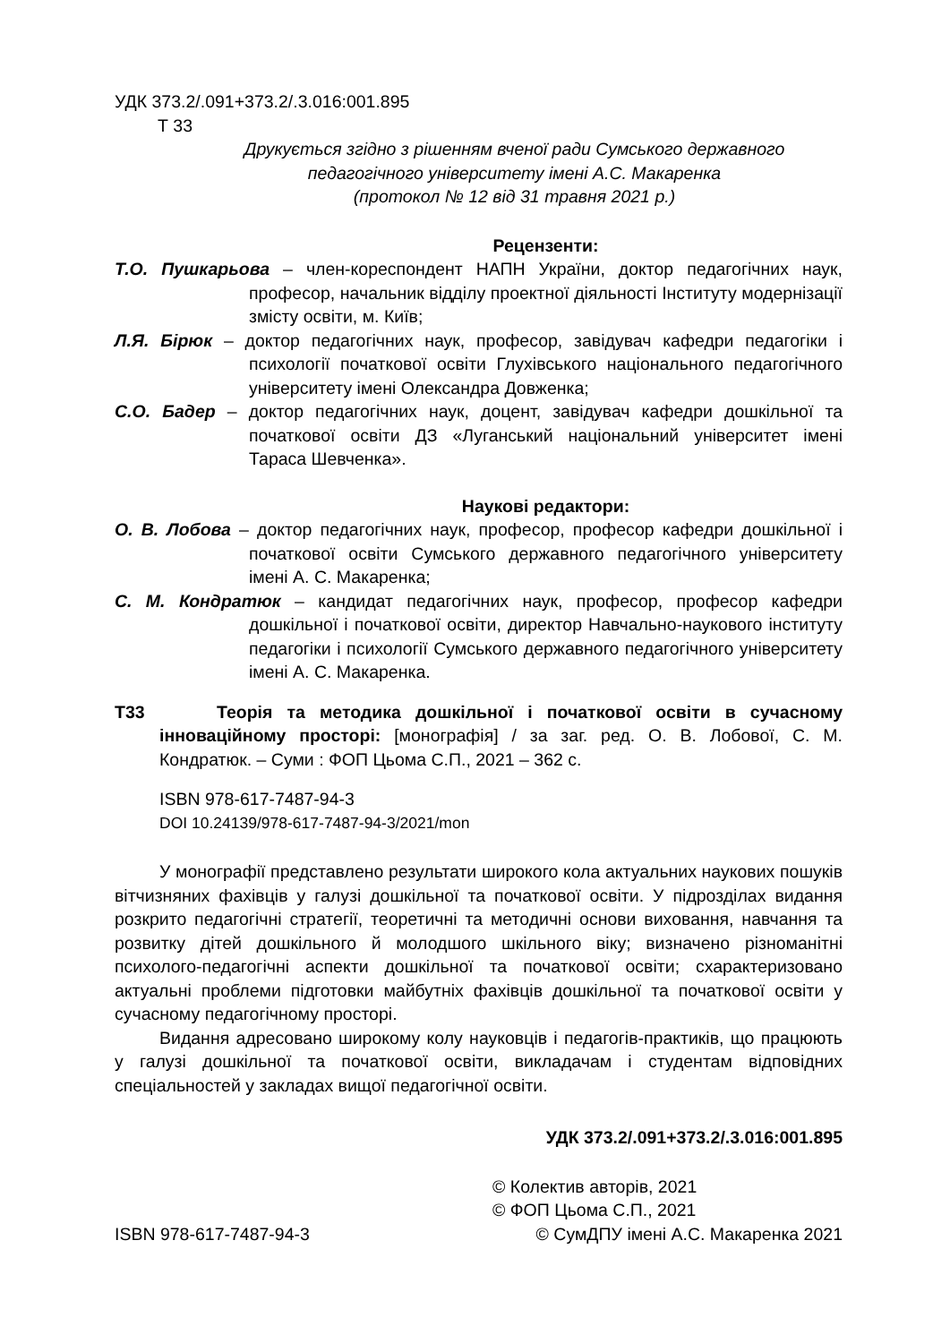УДК 373.2/.091+373.2/.3.016:001.895
Т 33
Друкується згідно з рішенням вченої ради Сумського державного
педагогічного університету імені А.С. Макаренка
(протокол № 12 від 31 травня 2021 р.)
Рецензенти:
Т.О. Пушкарьова – член-кореспондент НАПН України, доктор педагогічних наук, професор, начальник відділу проектної діяльності Інституту модернізації змісту освіти, м. Київ;
Л.Я. Бірюк – доктор педагогічних наук, професор, завідувач кафедри педагогіки і психології початкової освіти Глухівського національного педагогічного університету імені Олександра Довженка;
С.О. Бадер – доктор педагогічних наук, доцент, завідувач кафедри дошкільної та початкової освіти ДЗ «Луганський національний університет імені Тараса Шевченка».
Наукові редактори:
О. В. Лобова – доктор педагогічних наук, професор, професор кафедри дошкільної і початкової освіти Сумського державного педагогічного університету імені А. С. Макаренка;
С. М. Кондратюк – кандидат педагогічних наук, професор, професор кафедри дошкільної і початкової освіти, директор Навчально-наукового інституту педагогіки і психології Сумського державного педагогічного університету імені А. С. Макаренка.
Т33 Теорія та методика дошкільної і початкової освіти в сучасному інноваційному просторі: [монографія] / за заг. ред. О. В. Лобової, С. М. Кондратюк. – Суми : ФОП Цьома С.П., 2021 – 362 с.
ISBN 978-617-7487-94-3
DOI 10.24139/978-617-7487-94-3/2021/mon
У монографії представлено результати широкого кола актуальних наукових пошуків вітчизняних фахівців у галузі дошкільної та початкової освіти. У підрозділах видання розкрито педагогічні стратегії, теоретичні та методичні основи виховання, навчання та розвитку дітей дошкільного й молодшого шкільного віку; визначено різноманітні психолого-педагогічні аспекти дошкільної та початкової освіти; схарактеризовано актуальні проблеми підготовки майбутніх фахівців дошкільної та початкової освіти у сучасному педагогічному просторі.
Видання адресовано широкому колу науковців і педагогів-практиків, що працюють у галузі дошкільної та початкової освіти, викладачам і студентам відповідних спеціальностей у закладах вищої педагогічної освіти.
УДК 373.2/.091+373.2/.3.016:001.895
© Колектив авторів, 2021
© ФОП Цьома С.П., 2021
ISBN 978-617-7487-94-3 © СумДПУ імені А.С. Макаренка 2021